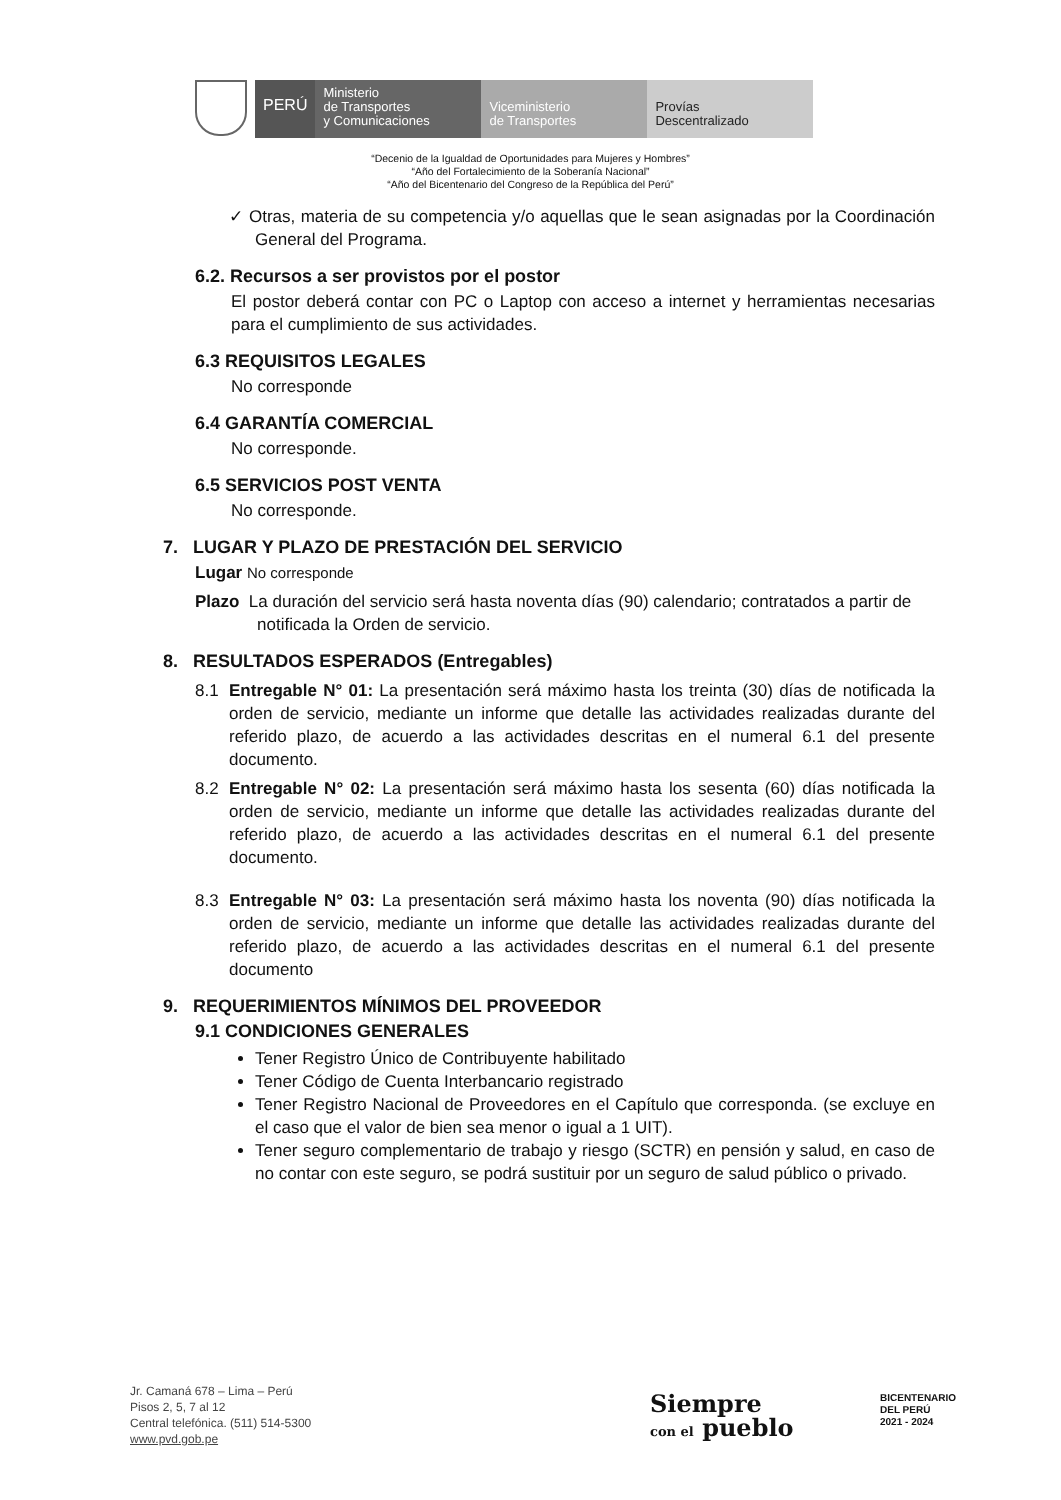PERÚ
Ministerio
de Transportes
y Comunicaciones
Viceministerio
de Transportes
Provías
Descentralizado
“Decenio de la Igualdad de Oportunidades para Mujeres y Hombres”
“Año del Fortalecimiento de la Soberanía Nacional”
“Año del Bicentenario del Congreso de la República del Perú”
✓ Otras, materia de su competencia y/o aquellas que le sean asignadas por la Coordinación General del Programa.
6.2. Recursos a ser provistos por el postor
El postor deberá contar con PC o Laptop con acceso a internet y herramientas necesarias para el cumplimiento de sus actividades.
6.3 REQUISITOS LEGALES
No corresponde
6.4 GARANTÍA COMERCIAL
No corresponde.
6.5 SERVICIOS POST VENTA
No corresponde.
7. LUGAR Y PLAZO DE PRESTACIÓN DEL SERVICIO
Lugar No corresponde
Plazo La duración del servicio será hasta noventa días (90) calendario; contratados a partir de notificada la Orden de servicio.
8. RESULTADOS ESPERADOS (Entregables)
8.1 Entregable N° 01: La presentación será máximo hasta los treinta (30) días de notificada la orden de servicio, mediante un informe que detalle las actividades realizadas durante del referido plazo, de acuerdo a las actividades descritas en el numeral 6.1 del presente documento.
8.2 Entregable N° 02: La presentación será máximo hasta los sesenta (60) días notificada la orden de servicio, mediante un informe que detalle las actividades realizadas durante del referido plazo, de acuerdo a las actividades descritas en el numeral 6.1 del presente documento.
8.3 Entregable N° 03: La presentación será máximo hasta los noventa (90) días notificada la orden de servicio, mediante un informe que detalle las actividades realizadas durante del referido plazo, de acuerdo a las actividades descritas en el numeral 6.1 del presente documento
9. REQUERIMIENTOS MÍNIMOS DEL PROVEEDOR
9.1 CONDICIONES GENERALES
Tener Registro Único de Contribuyente habilitado
Tener Código de Cuenta Interbancario registrado
Tener Registro Nacional de Proveedores en el Capítulo que corresponda. (se excluye en el caso que el valor de bien sea menor o igual a 1 UIT).
Tener seguro complementario de trabajo y riesgo (SCTR) en pensión y salud, en caso de no contar con este seguro, se podrá sustituir por un seguro de salud público o privado.
Jr. Camaná 678 – Lima – Perú
Pisos 2, 5, 7 al 12
Central telefónica. (511) 514-5300
www.pvd.gob.pe
Siempre
con el pueblo
BICENTENARIO
DEL PERÚ
2021 - 2024